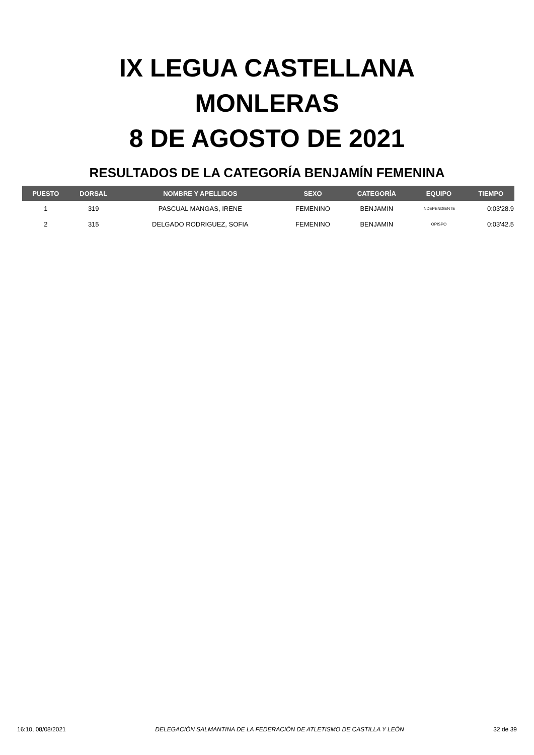IX LEGUA CASTELLANA
MONLERAS
8 DE AGOSTO DE 2021
RESULTADOS DE LA CATEGORÍA BENJAMÍN FEMENINA
| PUESTO | DORSAL | NOMBRE Y APELLIDOS | SEXO | CATEGORÍA | EQUIPO | TIEMPO |
| --- | --- | --- | --- | --- | --- | --- |
| 1 | 319 | PASCUAL MANGAS, IRENE | FEMENINO | BENJAMIN | INDEPENDIENTE | 0:03'28.9 |
| 2 | 315 | DELGADO RODRIGUEZ, SOFIA | FEMENINO | BENJAMIN | OPISPO | 0:03'42.5 |
16:10, 08/08/2021 DELEGACIÓN SALMANTINA DE LA FEDERACIÓN DE ATLETISMO DE CASTILLA Y LEÓN 32 de 39